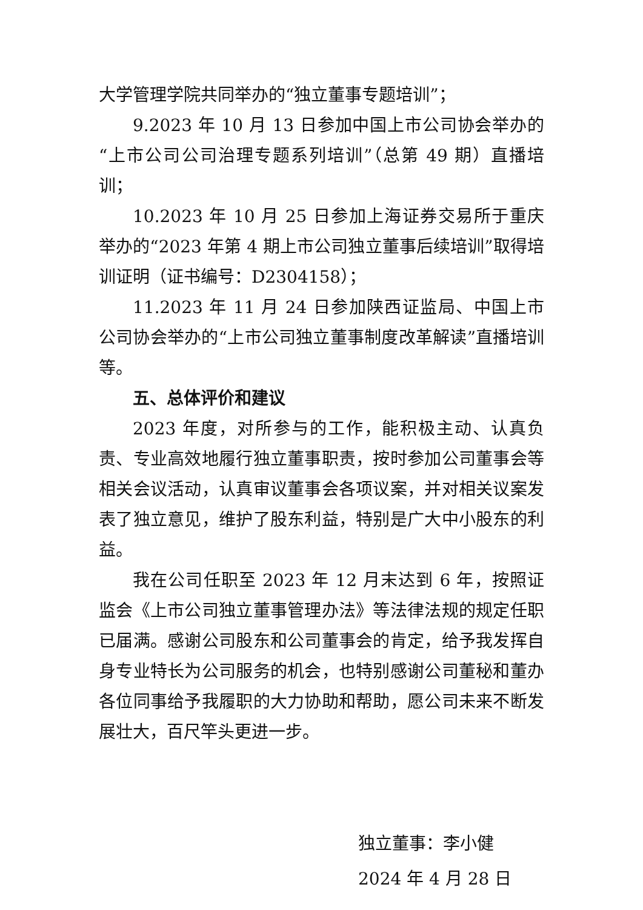大学管理学院共同举办的“独立董事专题培训”；
9.2023 年 10 月 13 日参加中国上市公司协会举办的“上市公司公司治理专题系列培训”（总第 49 期）直播培训；
10.2023 年 10 月 25 日参加上海证券交易所于重庆举办的“2023 年第 4 期上市公司独立董事后续培训”取得培训证明（证书编号：D2304158）；
11.2023 年 11 月 24 日参加陕西证监局、中国上市公司协会举办的“上市公司独立董事制度改革解读”直播培训等。
五、总体评价和建议
2023 年度，对所参与的工作，能积极主动、认真负责、专业高效地履行独立董事职责，按时参加公司董事会等相关会议活动，认真审议董事会各项议案，并对相关议案发表了独立意见，维护了股东利益，特别是广大中小股东的利益。
我在公司任职至 2023 年 12 月末达到 6 年，按照证监会《上市公司独立董事管理办法》等法律法规的规定任职已届满。感谢公司股东和公司董事会的肯定，给予我发挥自身专业特长为公司服务的机会，也特别感谢公司董秘和董办各位同事给予我履职的大力协助和帮助，愿公司未来不断发展壮大，百尺竿头更进一步。
独立董事：李小健
2024 年 4 月 28 日